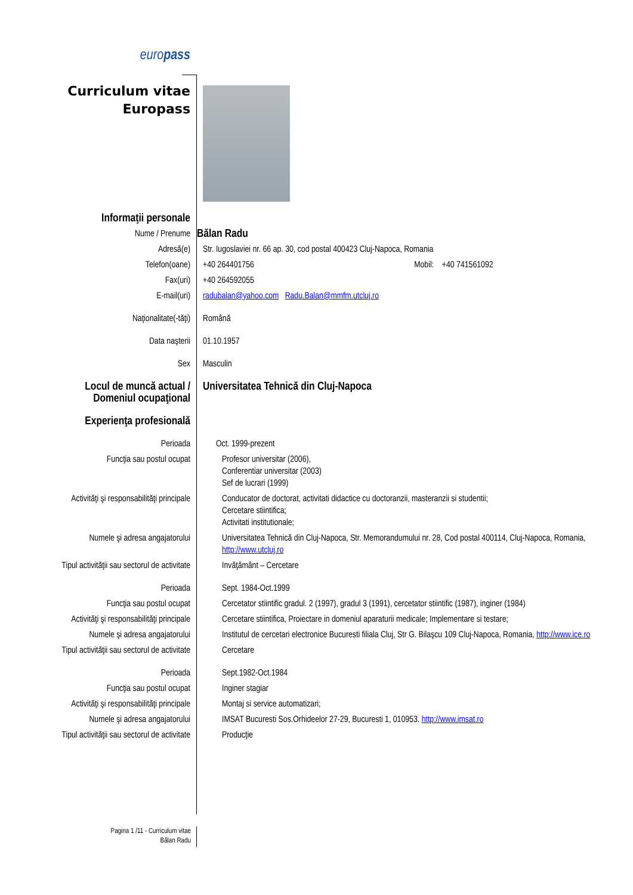| euro pass | |
| Curriculum vitae Europass | |
| Informaţii personale | |
| Nume / Prenume | Bălan Radu |
| Adresă(e) | Str. Iugoslaviei nr. 66 ap. 30, cod postal 400423 Cluj-Napoca, Romania |
| Telefon(oane) | +40 264401756 Mobil: +40 741561092 |
| Fax(uri) | +40 264592055 |
| E-mail(uri) | radubalan@yahoo.com Radu.Balan@mmfm.utcluj.ro |
| Naţionalitate(-tăţi) | Română |
| Data naşterii | 01.10.1957 |
| Sex | Masculin |
| Locul de muncă actual / Domeniul ocupaţional | Universitatea Tehnică din Cluj-Napoca |
| Experienţa profesională | |
| Perioada | Oct. 1999-prezent |
| Funcţia sau postul ocupat | Profesor universitar (2006), Conferentiar universitar (2003) Sef de lucrari (1999) |
| Activităţi şi responsabilităţi principale | Conducator de doctorat, activitati didactice cu doctoranzii, masteranzii si studentii; Cercetare stiintifica; Activitati institutionale; |
| Numele şi adresa angajatorului | Universitatea Tehnică din Cluj-Napoca, Str. Memorandumului nr. 28, Cod postal 400114, Cluj-Napoca, Romania, http://www.utcluj.ro |
| Tipul activităţii sau sectorul de activitate | Invăţământ – Cercetare |
| Perioada | Sept. 1984-Oct.1999 |
| Funcţia sau postul ocupat | Cercetator stiintific gradul. 2 (1997), gradul 3 (1991), cercetator stiintific (1987), inginer (1984) |
| Activităţi şi responsabilităţi principale | Cercetare stiintifica, Proiectare in domeniul aparaturii medicale; Implementare si testare; |
| Numele şi adresa angajatorului | Institutul de cercetari electronice Bucuresti filiala Cluj, Str G. Bilaşcu 109 Cluj-Napoca, Romania, http://www.ice.ro |
| Tipul activităţii sau sectorul de activitate | Cercetare |
| Perioada | Sept.1982-Oct.1984 |
| Funcţia sau postul ocupat | Inginer stagiar |
| Activităţi şi responsabilităţi principale | Montaj si service automatizari; |
| Numele şi adresa angajatorului | IMSAT Bucuresti Sos.Orhideelor 27-29, Bucuresti 1, 010953. http://www.imsat.ro |
| Tipul activităţii sau sectorul de activitate | Producţie |
Pagina 1 /11 - Curriculum vitae
Bălan Radu